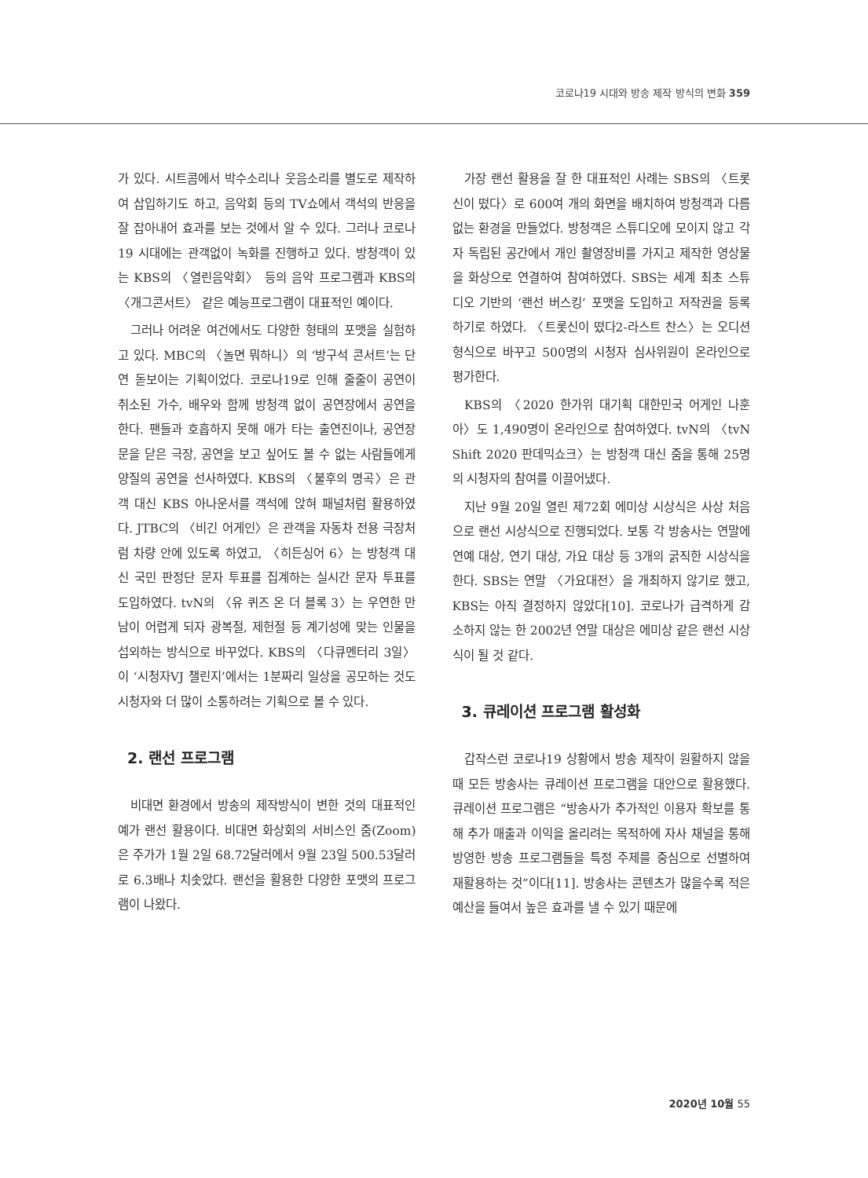코로나19 시대와 방송 제작 방식의 변화 359
가 있다. 시트콤에서 박수소리나 웃음소리를 별도로 제작하여 삽입하기도 하고, 음악회 등의 TV쇼에서 객석의 반응을 잘 잡아내어 효과를 보는 것에서 알 수 있다. 그러나 코로나19 시대에는 관객없이 녹화를 진행하고 있다. 방청객이 있는 KBS의 〈열린음악회〉 등의 음악 프로그램과 KBS의 〈개그콘서트〉 같은 예능프로그램이 대표적인 예이다.
그러나 어려운 여건에서도 다양한 형태의 포맷을 실험하고 있다. MBC의 〈놀면 뭐하니〉의 ‘방구석 콘서트’는 단연 돋보이는 기획이었다. 코로나19로 인해 줄줄이 공연이 취소된 가수, 배우와 함께 방청객 없이 공연장에서 공연을 한다. 팬들과 호흡하지 못해 애가 타는 출연진이나, 공연장 문을 닫은 극장, 공연을 보고 싶어도 볼 수 없는 사람들에게 양질의 공연을 선사하였다. KBS의 〈불후의 명곡〉은 관객 대신 KBS 아나운서를 객석에 앉혀 패널처럼 활용하였다. JTBC의 〈비긴 어게인〉은 관객을 자동차 전용 극장처럼 차량 안에 있도록 하였고, 〈히든싱어 6〉는 방청객 대신 국민 판정단 문자 투표를 집계하는 실시간 문자 투표를 도입하였다. tvN의 〈유 퀴즈 온 더 블록 3〉는 우연한 만남이 어렵게 되자 광복절, 제헌절 등 계기성에 맞는 인물을 섭외하는 방식으로 바꾸었다. KBS의 〈다큐멘터리 3일〉이 ‘시청자VJ 챌린지’에서는 1분짜리 일상을 공모하는 것도 시청자와 더 많이 소통하려는 기획으로 볼 수 있다.
2. 랜선 프로그램
비대면 환경에서 방송의 제작방식이 변한 것의 대표적인 예가 랜선 활용이다. 비대면 화상회의 서비스인 줌(Zoom)은 주가가 1월 2일 68.72달러에서 9월 23일 500.53달러로 6.3배나 치솟았다. 랜선을 활용한 다양한 포맷의 프로그램이 나왔다.
가장 랜선 활용을 잘 한 대표적인 사례는 SBS의 〈트롯신이 떴다〉로 600여 개의 화면을 배치하여 방청객과 다름없는 환경을 만들었다. 방청객은 스튜디오에 모이지 않고 각자 독립된 공간에서 개인 촬영장비를 가지고 제작한 영상물을 화상으로 연결하여 참여하였다. SBS는 세계 최초 스튜디오 기반의 ‘랜선 버스킹’ 포맷을 도입하고 저작권을 등록하기로 하였다. 〈트롯신이 떴다2-라스트 찬스〉는 오디션 형식으로 바꾸고 500명의 시청자 심사위원이 온라인으로 평가한다.
KBS의 〈2020 한가위 대기획 대한민국 어게인 나훈아〉도 1,490명이 온라인으로 참여하였다. tvN의 〈tvN Shift 2020 판데믹쇼크〉는 방청객 대신 줌을 통해 25명의 시청자의 참여를 이끌어냈다.
지난 9월 20일 열린 제72회 에미상 시상식은 사상 처음으로 랜선 시상식으로 진행되었다. 보통 각 방송사는 연말에 연예 대상, 연기 대상, 가요 대상 등 3개의 굵직한 시상식을 한다. SBS는 연말 〈가요대전〉을 개최하지 않기로 했고, KBS는 아직 결정하지 않았다[10]. 코로나가 급격하게 감소하지 않는 한 2002년 연말 대상은 에미상 같은 랜선 시상식이 될 것 같다.
3. 큐레이션 프로그램 활성화
갑작스런 코로나19 상황에서 방송 제작이 원활하지 않을 때 모든 방송사는 큐레이션 프로그램을 대안으로 활용했다. 큐레이션 프로그램은 “방송사가 추가적인 이용자 확보를 통해 추가 매출과 이익을 올리려는 목적하에 자사 채널을 통해 방영한 방송 프로그램들을 특정 주제를 중심으로 선별하여 재활용하는 것”이다[11]. 방송사는 콘텐츠가 많을수록 적은 예산을 들여서 높은 효과를 낼 수 있기 때문에
2020년 10월 55